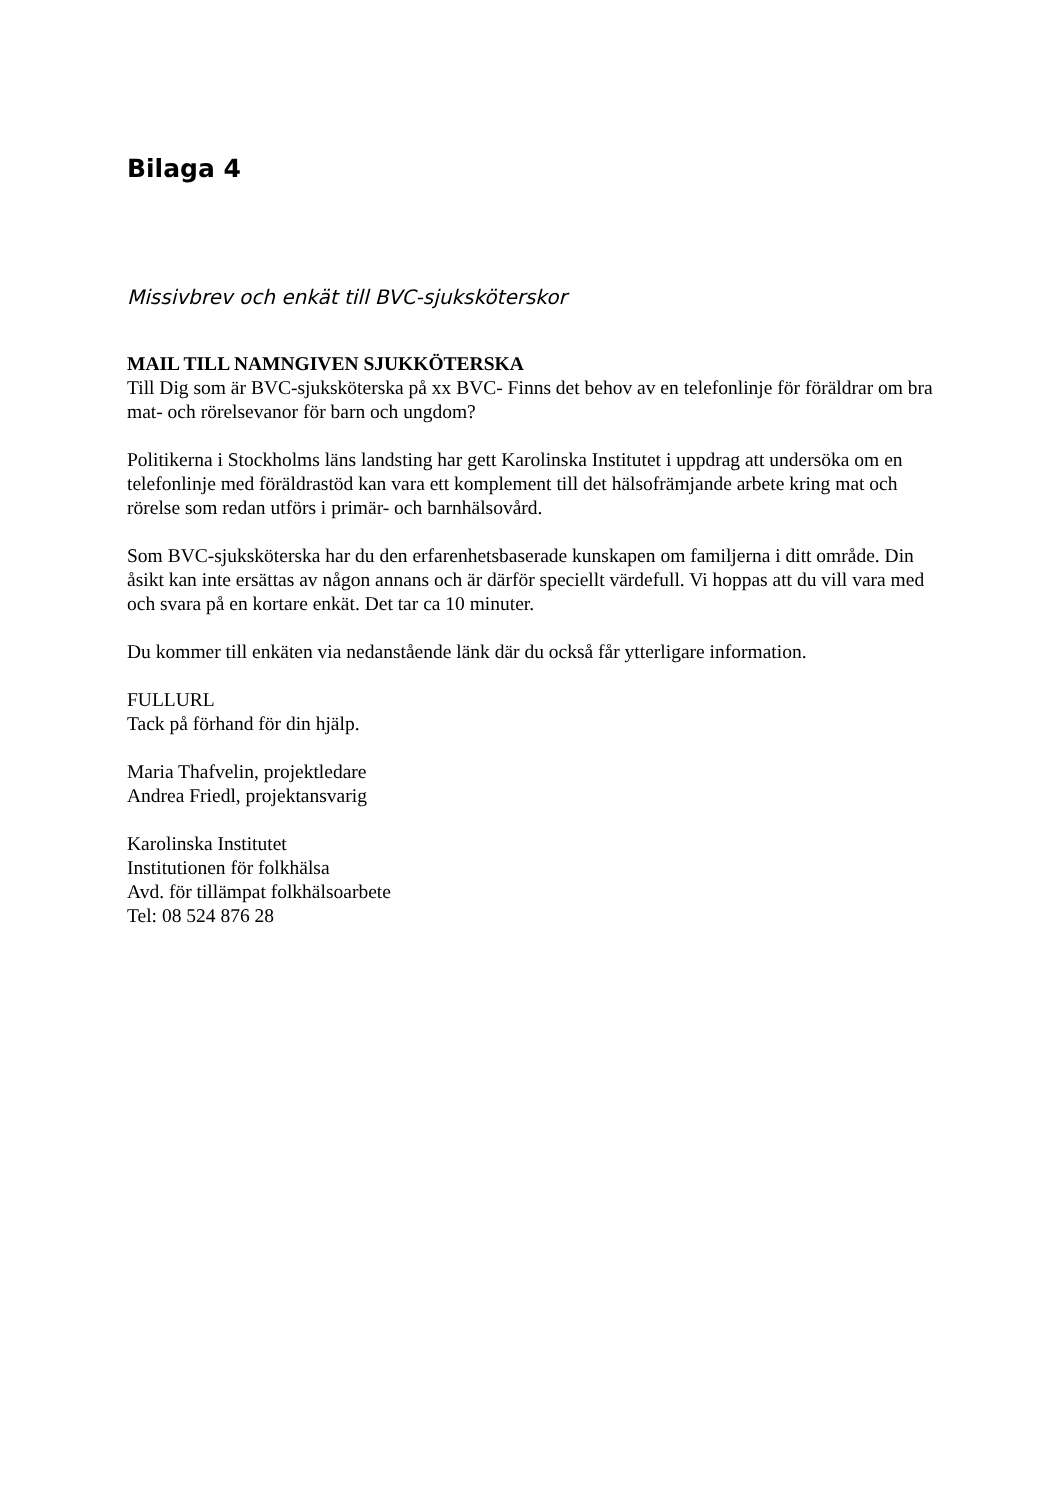Bilaga 4
Missivbrev och enkät till BVC-sjuksköterskor
MAIL TILL NAMNGIVEN SJUKKÖTERSKA
Till Dig som är BVC-sjuksköterska på xx BVC- Finns det behov av en telefonlinje för föräldrar om bra mat- och rörelsevanor för barn och ungdom?
Politikerna i Stockholms läns landsting har gett Karolinska Institutet i uppdrag att undersöka om en telefonlinje med föräldrastöd kan vara ett komplement till det hälsofrämjande arbete kring mat och rörelse som redan utförs i primär- och barnhälsovård.
Som BVC-sjuksköterska har du den erfarenhetsbaserade kunskapen om familjerna i ditt område. Din åsikt kan inte ersättas av någon annans och är därför speciellt värdefull. Vi hoppas att du vill vara med och svara på en kortare enkät. Det tar ca 10 minuter.
Du kommer till enkäten via nedanstående länk där du också får ytterligare information.
FULLURL
Tack på förhand för din hjälp.
Maria Thafvelin, projektledare
Andrea Friedl, projektansvarig
Karolinska Institutet
Institutionen för folkhälsa
Avd. för tillämpat folkhälsoarbete
Tel: 08 524 876 28